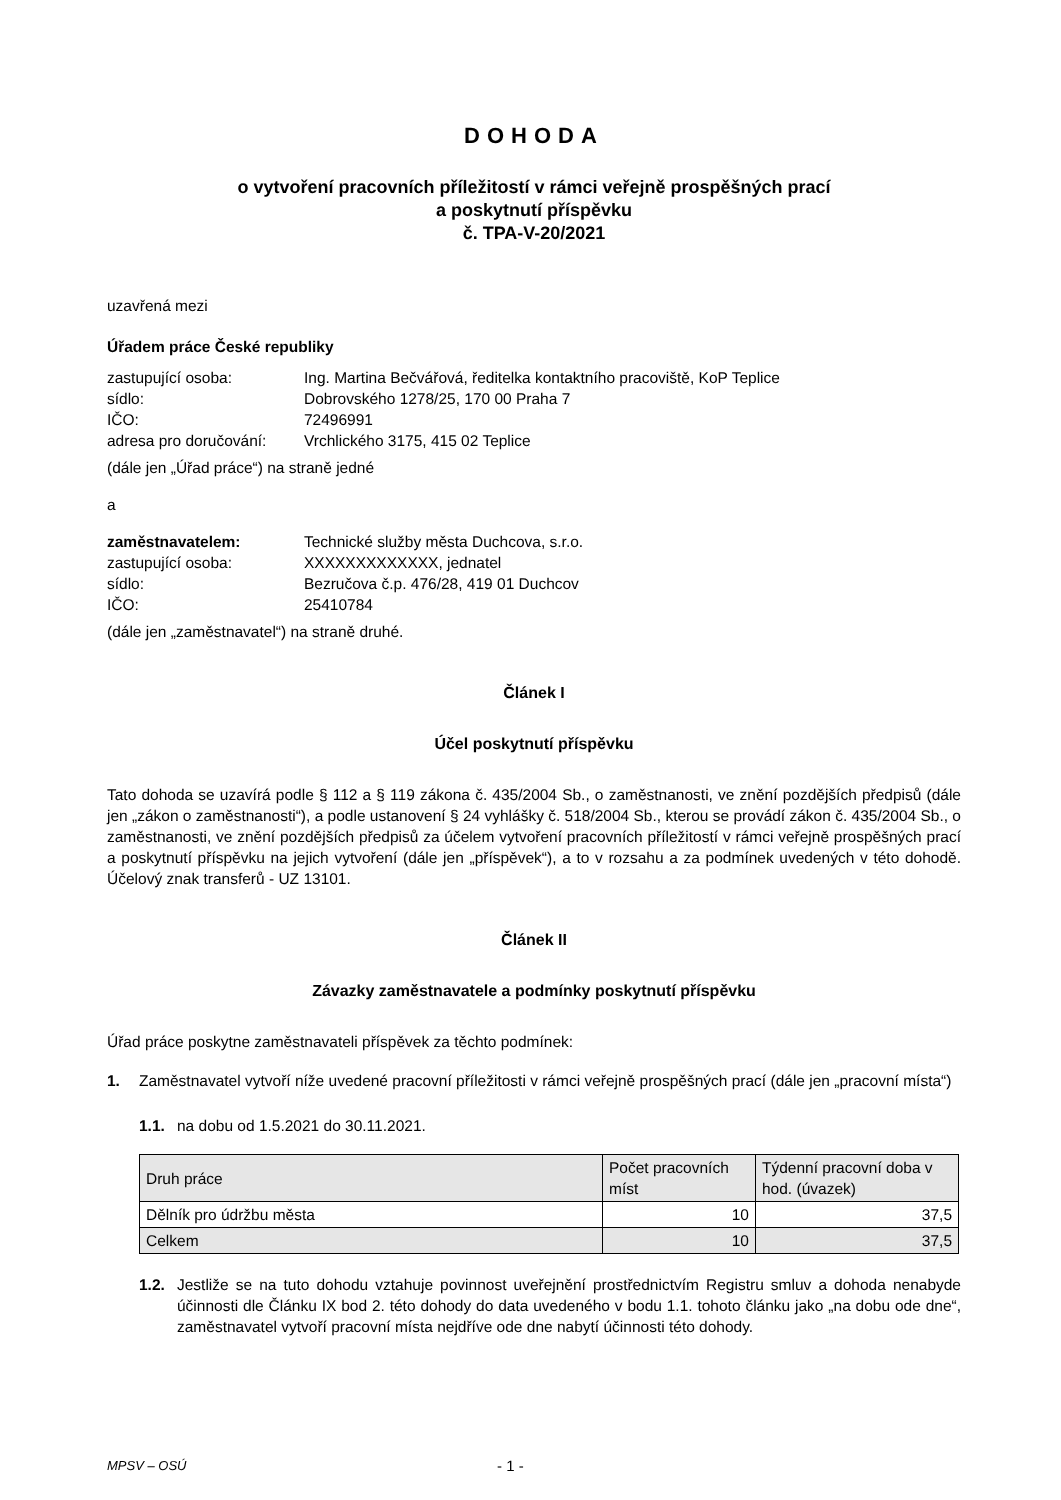DOHODA
o vytvoření pracovních příležitostí v rámci veřejně prospěšných prací
a poskytnutí příspěvku
č. TPA-V-20/2021
uzavřená mezi
Úřadem práce České republiky
zastupující osoba:
Ing. Martina Bečvářová, ředitelka kontaktního pracoviště, KoP Teplice
sídlo:
Dobrovského 1278/25, 170 00 Praha 7
IČO:
72496991
adresa pro doručování:
Vrchlického 3175, 415 02 Teplice
(dále jen „Úřad práce“) na straně jedné
a
zaměstnavatelem:
Technické služby města Duchcova, s.r.o.
zastupující osoba:
XXXXXXXXXXXXX, jednatel
sídlo:
Bezručova č.p. 476/28, 419 01 Duchcov
IČO:
25410784
(dále jen „zaměstnavatel“) na straně druhé.
Článek I
Účel poskytnutí příspěvku
Tato dohoda se uzavírá podle § 112 a § 119 zákona č. 435/2004 Sb., o zaměstnanosti, ve znění pozdějších předpisů (dále jen „zákon o zaměstnanosti“), a podle ustanovení § 24 vyhlášky č. 518/2004 Sb., kterou se provádí zákon č. 435/2004 Sb., o zaměstnanosti, ve znění pozdějších předpisů za účelem vytvoření pracovních příležitostí v rámci veřejně prospěšných prací a poskytnutí příspěvku na jejich vytvoření (dále jen „příspěvek“), a to v rozsahu a za podmínek uvedených v této dohodě. Účelový znak transferů - UZ 13101.
Článek II
Závazky zaměstnavatele a podmínky poskytnutí příspěvku
Úřad práce poskytne zaměstnavateli příspěvek za těchto podmínek:
1. Zaměstnavatel vytvoří níže uvedené pracovní příležitosti v rámci veřejně prospěšných prací (dále jen „pracovní místa“)
1.1. na dobu od 1.5.2021 do 30.11.2021.
| Druh práce | Počet pracovních míst | Týdenní pracovní doba v hod. (úvazek) |
| --- | --- | --- |
| Dělník pro údržbu města | 10 | 37,5 |
| Celkem | 10 | 37,5 |
1.2. Jestliže se na tuto dohodu vztahuje povinnost uveřejnění prostřednictvím Registru smluv a dohoda nenabyde účinnosti dle Článku IX bod 2. této dohody do data uvedeného v bodu 1.1. tohoto článku jako „na dobu ode dne“, zaměstnavatel vytvoří pracovní místa nejdříve ode dne nabytí účinnosti této dohody.
MPSV – OSÚ - 1 -